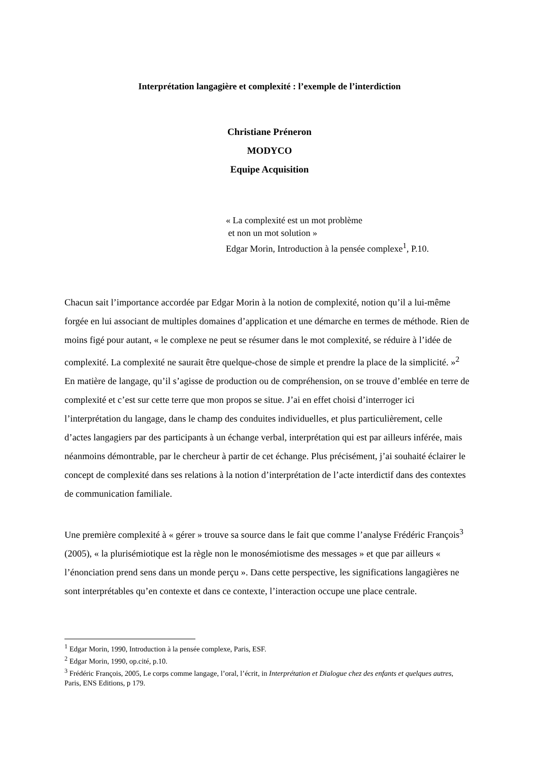Interprétation langagière et complexité : l’exemple de l’interdiction
Christiane Préneron
MODYCO
Equipe Acquisition
« La complexité est un mot problème
et non un mot solution »
Edgar Morin, Introduction à la pensée complexe<sup>1</sup>, P.10.
Chacun sait l’importance accordée par Edgar Morin à la notion de complexité, notion qu’il a lui-même forgée en lui associant de multiples domaines d’application et une démarche en termes de méthode. Rien de moins figé pour autant, « le complexe ne peut se résumer dans le mot complexité, se réduire à l’idée de complexité. La complexité ne saurait être quelque-chose de simple et prendre la place de la simplicité. »<sup>2</sup> En matière de langage, qu’il s’agisse de production ou de compréhension, on se trouve d’emblée en terre de complexité et c’est sur cette terre que mon propos se situe. J’ai en effet choisi d’interroger ici l’interprétation du langage, dans le champ des conduites individuelles, et plus particulièrement, celle d’actes langagiers par des participants à un échange verbal, interprétation qui est par ailleurs inférée, mais néanmoins démontrable, par le chercheur à partir de cet échange. Plus précisément, j’ai souhaité éclairer le concept de complexité dans ses relations à la notion d’interprétation de l’acte interdictif dans des contextes de communication familiale.
Une première complexité à « gérer » trouve sa source dans le fait que comme l’analyse Frédéric François<sup>3</sup> (2005), « la plurisémiotique est la règle non le monosémiotisme des messages » et que par ailleurs « l’énonciation prend sens dans un monde perçu ». Dans cette perspective, les significations langagières ne sont interprétables qu’en contexte et dans ce contexte, l’interaction occupe une place centrale.
<sup>1</sup> Edgar Morin, 1990, Introduction à la pensée complexe, Paris, ESF.
<sup>2</sup> Edgar Morin, 1990, op.cité, p.10.
<sup>3</sup> Frédéric François, 2005, Le corps comme langage, l’oral, l’écrit, in Interprétation et Dialogue chez des enfants et quelques autres, Paris, ENS Editions, p 179.